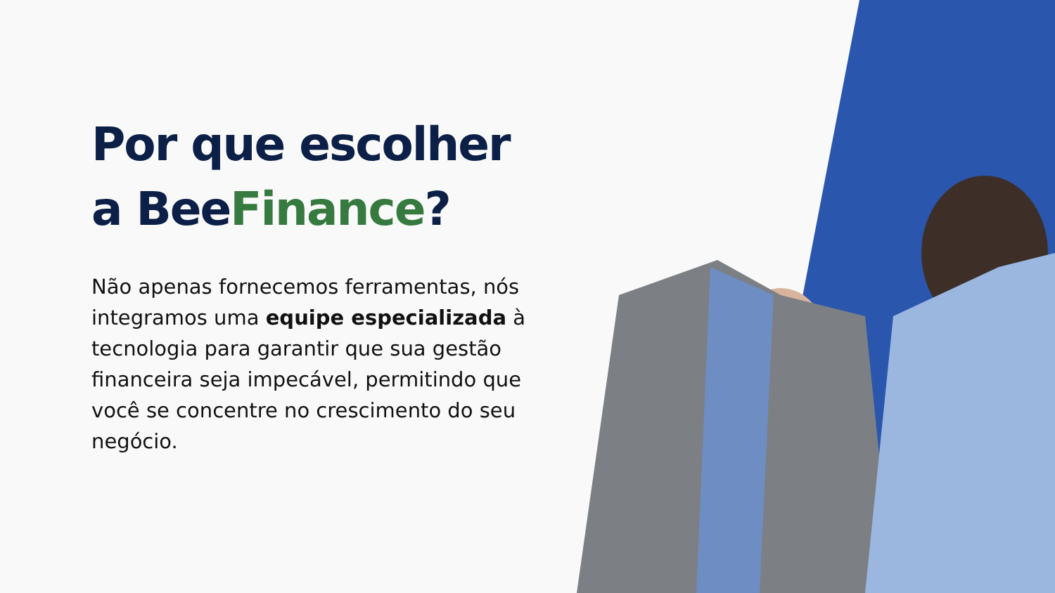Por que escolher a BeeFinance?
Não apenas fornecemos ferramentas, nós integramos uma equipe especializada à tecnologia para garantir que sua gestão financeira seja impecável, permitindo que você se concentre no crescimento do seu negócio.